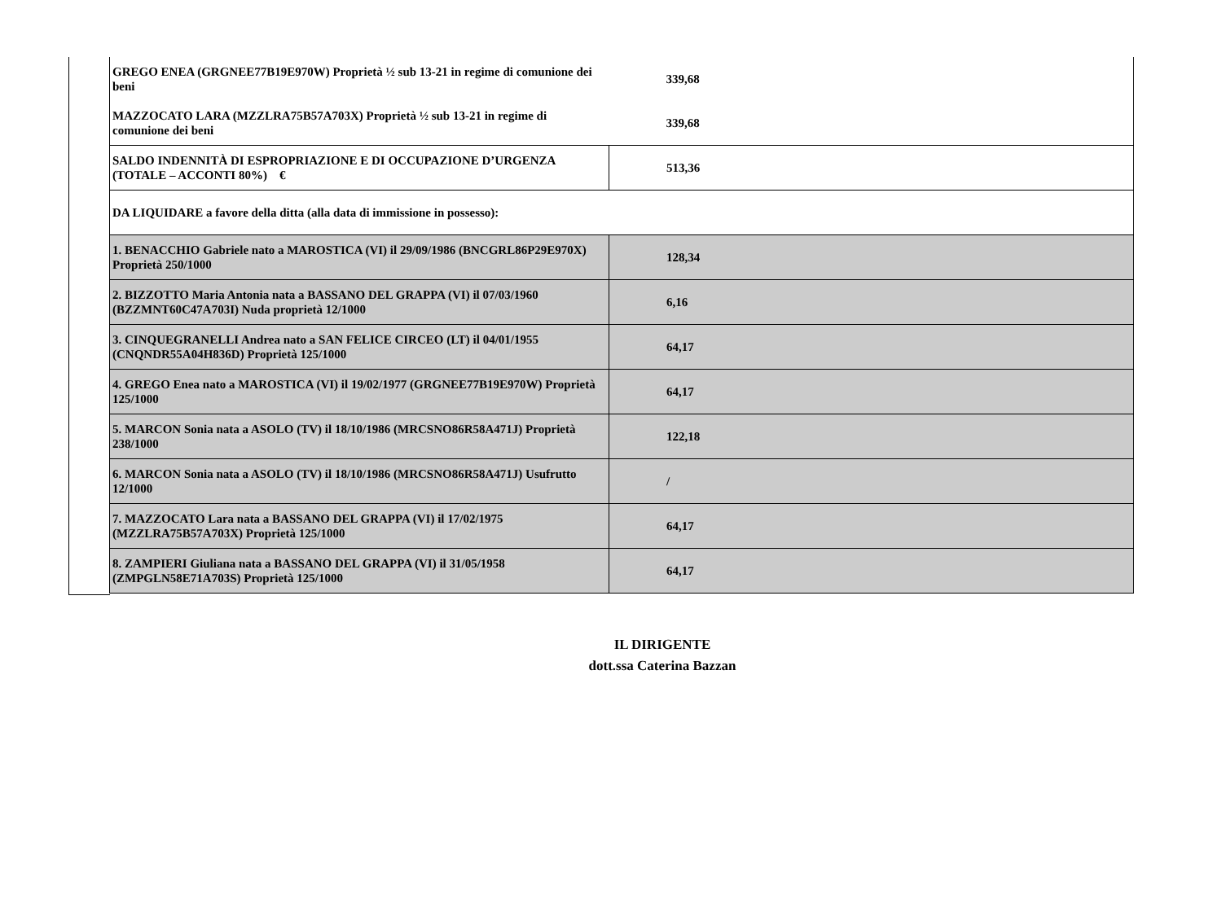| GREGO ENEA (GRGNEE77B19E970W) Proprietà ½ sub 13-21 in regime di comunione dei beni | 339,68 |
| MAZZOCATO LARA (MZZLRA75B57A703X) Proprietà ½ sub 13-21 in regime di comunione dei beni | 339,68 |
| SALDO INDENNITÀ DI ESPROPRIAZIONE E DI OCCUPAZIONE D’URGENZA (TOTALE – ACCONTI 80%) € | 513,36 |
| DA LIQUIDARE a favore della ditta (alla data di immissione in possesso): | |
| 1. BENACCHIO Gabriele nato a MAROSTICA (VI) il 29/09/1986 (BNCGRL86P29E970X) Proprietà 250/1000 | 128,34 |
| 2. BIZZOTTO Maria Antonia nata a BASSANO DEL GRAPPA (VI) il 07/03/1960 (BZZMNT60C47A703I) Nuda proprietà 12/1000 | 6,16 |
| 3. CINQUEGRANELLI Andrea nato a SAN FELICE CIRCEO (LT) il 04/01/1955 (CNQNDR55A04H836D) Proprietà 125/1000 | 64,17 |
| 4. GREGO Enea nato a MAROSTICA (VI) il 19/02/1977 (GRGNEE77B19E970W) Proprietà 125/1000 | 64,17 |
| 5. MARCON Sonia nata a ASOLO (TV) il 18/10/1986 (MRCSNO86R58A471J) Proprietà 238/1000 | 122,18 |
| 6. MARCON Sonia nata a ASOLO (TV) il 18/10/1986 (MRCSNO86R58A471J) Usufrutto 12/1000 | / |
| 7. MAZZOCATO Lara nata a BASSANO DEL GRAPPA (VI) il 17/02/1975 (MZZLRA75B57A703X) Proprietà 125/1000 | 64,17 |
| 8. ZAMPIERI Giuliana nata a BASSANO DEL GRAPPA (VI) il 31/05/1958 (ZMPGLN58E71A703S) Proprietà 125/1000 | 64,17 |
IL DIRIGENTE
dott.ssa Caterina Bazzan